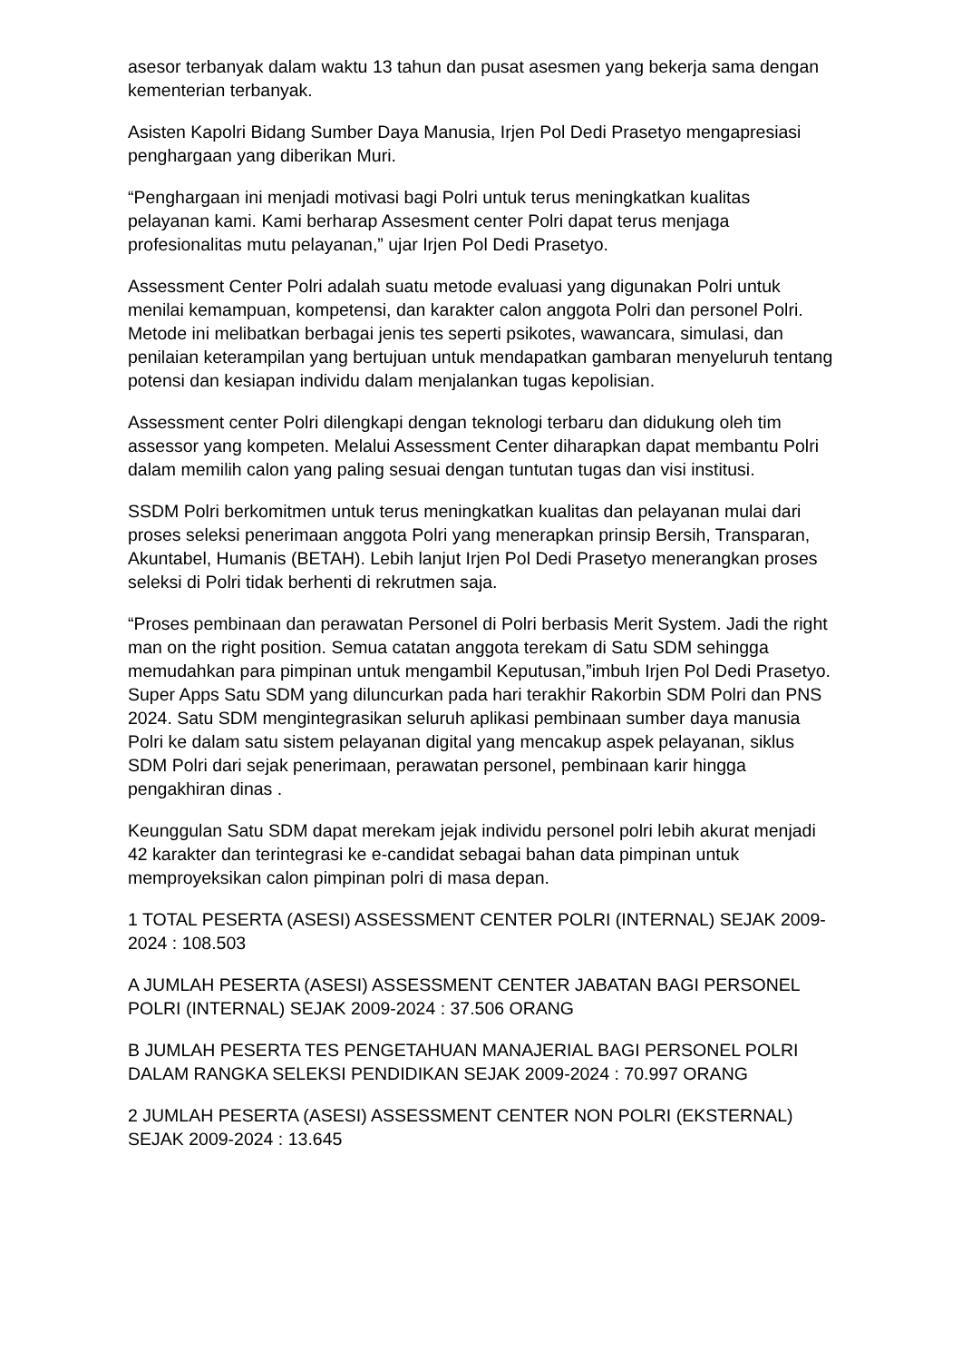asesor terbanyak dalam waktu 13 tahun dan pusat asesmen yang bekerja sama dengan kementerian terbanyak.
Asisten Kapolri Bidang Sumber Daya Manusia, Irjen Pol Dedi Prasetyo mengapresiasi penghargaan yang diberikan Muri.
“Penghargaan ini menjadi motivasi bagi Polri untuk terus meningkatkan kualitas pelayanan kami. Kami berharap Assesment center Polri dapat terus menjaga profesionalitas mutu pelayanan,” ujar Irjen Pol Dedi Prasetyo.
Assessment Center Polri adalah suatu metode evaluasi yang digunakan Polri untuk menilai kemampuan, kompetensi, dan karakter calon anggota Polri dan personel Polri. Metode ini melibatkan berbagai jenis tes seperti psikotes, wawancara, simulasi, dan penilaian keterampilan yang bertujuan untuk mendapatkan gambaran menyeluruh tentang potensi dan kesiapan individu dalam menjalankan tugas kepolisian.
Assessment center Polri dilengkapi dengan teknologi terbaru dan didukung oleh tim assessor yang kompeten. Melalui Assessment Center diharapkan dapat membantu Polri dalam memilih calon yang paling sesuai dengan tuntutan tugas dan visi institusi.
SSDM Polri berkomitmen untuk terus meningkatkan kualitas dan pelayanan mulai dari proses seleksi penerimaan anggota Polri yang menerapkan prinsip Bersih, Transparan, Akuntabel, Humanis (BETAH). Lebih lanjut Irjen Pol Dedi Prasetyo menerangkan proses seleksi di Polri tidak berhenti di rekrutmen saja.
“Proses pembinaan dan perawatan Personel di Polri berbasis Merit System. Jadi the right man on the right position. Semua catatan anggota terekam di Satu SDM sehingga memudahkan para pimpinan untuk mengambil Keputusan,”imbuh Irjen Pol Dedi Prasetyo.
Super Apps Satu SDM yang diluncurkan pada hari terakhir Rakorbin SDM Polri dan PNS 2024. Satu SDM mengintegrasikan seluruh aplikasi pembinaan sumber daya manusia Polri ke dalam satu sistem pelayanan digital yang mencakup aspek pelayanan, siklus SDM Polri dari sejak penerimaan, perawatan personel, pembinaan karir hingga pengakhiran dinas .
Keunggulan Satu SDM dapat merekam jejak individu personel polri lebih akurat menjadi 42 karakter dan terintegrasi ke e-candidat sebagai bahan data pimpinan untuk memproyeksikan calon pimpinan polri di masa depan.
1 TOTAL PESERTA (ASESI) ASSESSMENT CENTER POLRI (INTERNAL) SEJAK 2009-2024 : 108.503
A JUMLAH PESERTA (ASESI) ASSESSMENT CENTER JABATAN BAGI PERSONEL POLRI (INTERNAL) SEJAK 2009-2024 : 37.506 ORANG
B JUMLAH PESERTA TES PENGETAHUAN MANAJERIAL BAGI PERSONEL POLRI DALAM RANGKA SELEKSI PENDIDIKAN SEJAK 2009-2024 : 70.997 ORANG
2 JUMLAH PESERTA (ASESI) ASSESSMENT CENTER NON POLRI (EKSTERNAL) SEJAK 2009-2024 : 13.645